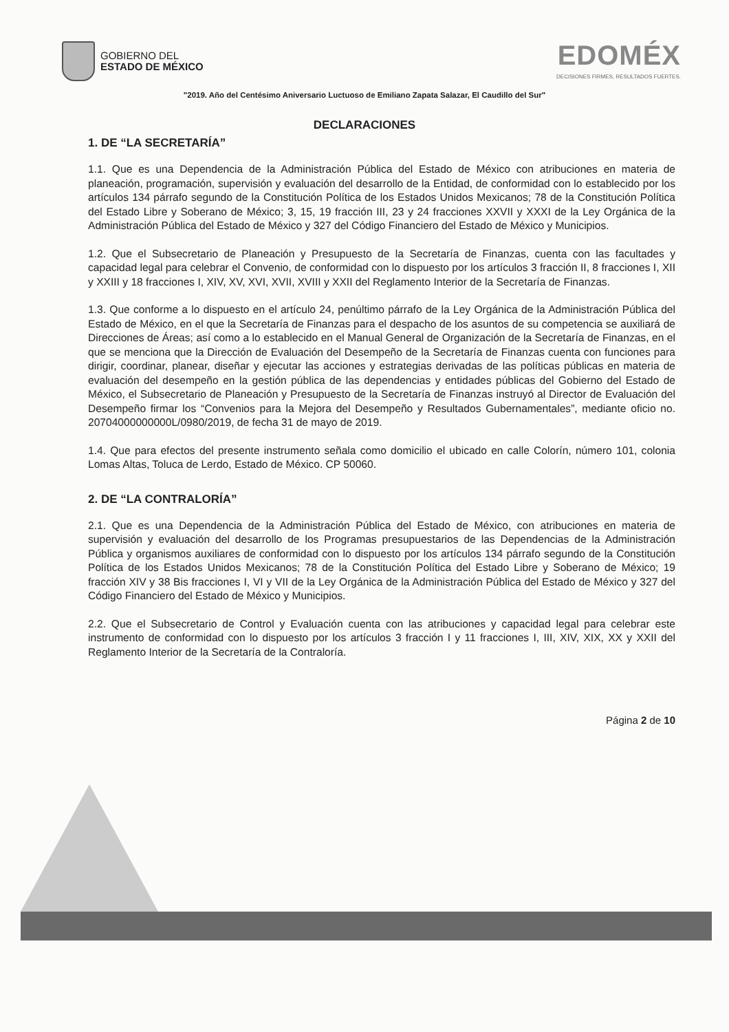GOBIERNO DEL
ESTADO DE MÉXICO
EDOMÉX
DECISIONES FIRMES, RESULTADOS FUERTES.
"2019. Año del Centésimo Aniversario Luctuoso de Emiliano Zapata Salazar, El Caudillo del Sur"
DECLARACIONES
1. DE “LA SECRETARÍA”
1.1. Que es una Dependencia de la Administración Pública del Estado de México con atribuciones en materia de planeación, programación, supervisión y evaluación del desarrollo de la Entidad, de conformidad con lo establecido por los artículos 134 párrafo segundo de la Constitución Política de los Estados Unidos Mexicanos; 78 de la Constitución Política del Estado Libre y Soberano de México; 3, 15, 19 fracción III, 23 y 24 fracciones XXVII y XXXI de la Ley Orgánica de la Administración Pública del Estado de México y 327 del Código Financiero del Estado de México y Municipios.
1.2. Que el Subsecretario de Planeación y Presupuesto de la Secretaría de Finanzas, cuenta con las facultades y capacidad legal para celebrar el Convenio, de conformidad con lo dispuesto por los artículos 3 fracción II, 8 fracciones I, XII y XXIII y 18 fracciones I, XIV, XV, XVI, XVII, XVIII y XXII del Reglamento Interior de la Secretaría de Finanzas.
1.3. Que conforme a lo dispuesto en el artículo 24, penúltimo párrafo de la Ley Orgánica de la Administración Pública del Estado de México, en el que la Secretaría de Finanzas para el despacho de los asuntos de su competencia se auxiliará de Direcciones de Áreas; así como a lo establecido en el Manual General de Organización de la Secretaría de Finanzas, en el que se menciona que la Dirección de Evaluación del Desempeño de la Secretaría de Finanzas cuenta con funciones para dirigir, coordinar, planear, diseñar y ejecutar las acciones y estrategias derivadas de las políticas públicas en materia de evaluación del desempeño en la gestión pública de las dependencias y entidades públicas del Gobierno del Estado de México, el Subsecretario de Planeación y Presupuesto de la Secretaría de Finanzas instruyó al Director de Evaluación del Desempeño firmar los “Convenios para la Mejora del Desempeño y Resultados Gubernamentales”, mediante oficio no. 20704000000000L/0980/2019, de fecha 31 de mayo de 2019.
1.4. Que para efectos del presente instrumento señala como domicilio el ubicado en calle Colorín, número 101, colonia Lomas Altas, Toluca de Lerdo, Estado de México. CP 50060.
2. DE “LA CONTRALORÍA”
2.1. Que es una Dependencia de la Administración Pública del Estado de México, con atribuciones en materia de supervisión y evaluación del desarrollo de los Programas presupuestarios de las Dependencias de la Administración Pública y organismos auxiliares de conformidad con lo dispuesto por los artículos 134 párrafo segundo de la Constitución Política de los Estados Unidos Mexicanos; 78 de la Constitución Política del Estado Libre y Soberano de México; 19 fracción XIV y 38 Bis fracciones I, VI y VII de la Ley Orgánica de la Administración Pública del Estado de México y 327 del Código Financiero del Estado de México y Municipios.
2.2. Que el Subsecretario de Control y Evaluación cuenta con las atribuciones y capacidad legal para celebrar este instrumento de conformidad con lo dispuesto por los artículos 3 fracción I y 11 fracciones I, III, XIV, XIX, XX y XXII del Reglamento Interior de la Secretaría de la Contraloría.
Página 2 de 10